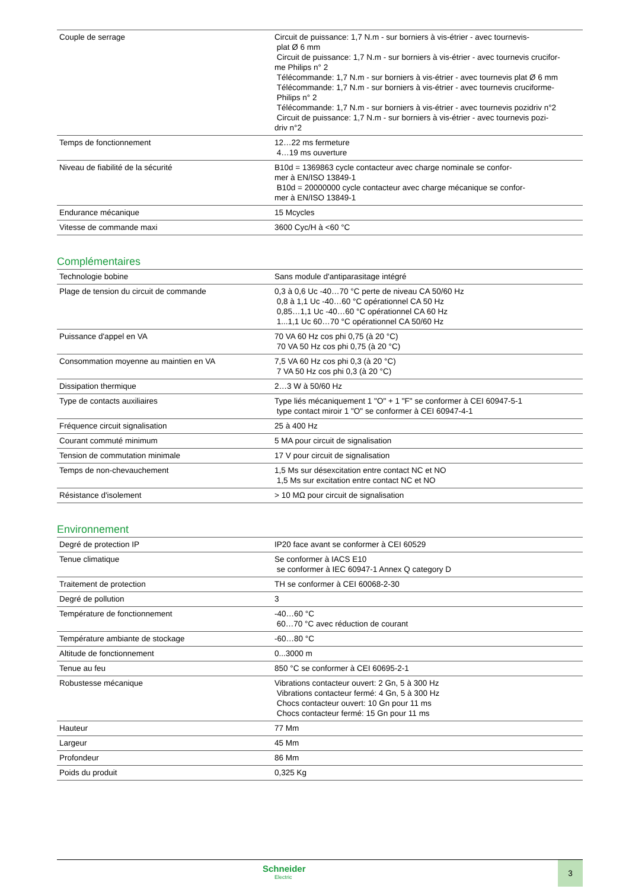| Couple de serrage | Circuit de puissance: 1,7 N.m - sur borniers à vis-étrier - avec tournevis- plat Ø 6 mm Circuit de puissance: 1,7 N.m - sur borniers à vis-étrier - avec tournevis crucifor- me Philips n° 2 Télécommande: 1,7 N.m - sur borniers à vis-étrier - avec tournevis plat Ø 6 mm Télécommande: 1,7 N.m - sur borniers à vis-étrier - avec tournevis cruciforme- Philips n° 2 Télécommande: 1,7 N.m - sur borniers à vis-étrier - avec tournevis pozidriv n°2 Circuit de puissance: 1,7 N.m - sur borniers à vis-étrier - avec tournevis pozi- driv n°2 |
| Temps de fonctionnement | 12…22 ms fermeture 4…19 ms ouverture |
| Niveau de fiabilité de la sécurité | B10d = 1369863 cycle contacteur avec charge nominale se confor- mer à EN/ISO 13849-1 B10d = 20000000 cycle contacteur avec charge mécanique se confor- mer à EN/ISO 13849-1 |
| Endurance mécanique | 15 Mcycles |
| Vitesse de commande maxi | 3600 Cyc/H à <60 °C |
Complémentaires
| Technologie bobine | Sans module d'antiparasitage intégré |
| Plage de tension du circuit de commande | 0,3 à 0,6 Uc -40…70 °C perte de niveau CA 50/60 Hz 0,8 à 1,1 Uc -40…60 °C opérationnel CA 50 Hz 0,85…1,1 Uc -40…60 °C opérationnel CA 60 Hz 1...1,1 Uc 60…70 °C opérationnel CA 50/60 Hz |
| Puissance d'appel en VA | 70 VA 60 Hz cos phi 0,75 (à 20 °C) 70 VA 50 Hz cos phi 0,75 (à 20 °C) |
| Consommation moyenne au maintien en VA | 7,5 VA 60 Hz cos phi 0,3 (à 20 °C) 7 VA 50 Hz cos phi 0,3 (à 20 °C) |
| Dissipation thermique | 2…3 W à 50/60 Hz |
| Type de contacts auxiliaires | Type liés mécaniquement 1 "O" + 1 "F" se conformer à CEI 60947-5-1 type contact miroir 1 "O" se conformer à CEI 60947-4-1 |
| Fréquence circuit signalisation | 25 à 400 Hz |
| Courant commuté minimum | 5 MA pour circuit de signalisation |
| Tension de commutation minimale | 17 V pour circuit de signalisation |
| Temps de non-chevauchement | 1,5 Ms sur désexcitation entre contact NC et NO 1,5 Ms sur excitation entre contact NC et NO |
| Résistance d'isolement | > 10 MΩ pour circuit de signalisation |
Environnement
| Degré de protection IP | IP20 face avant se conformer à CEI 60529 |
| Tenue climatique | Se conformer à IACS E10 se conformer à IEC 60947-1 Annex Q category D |
| Traitement de protection | TH se conformer à CEI 60068-2-30 |
| Degré de pollution | 3 |
| Température de fonctionnement | -40…60 °C 60…70 °C avec réduction de courant |
| Température ambiante de stockage | -60…80 °C |
| Altitude de fonctionnement | 0...3000 m |
| Tenue au feu | 850 °C se conformer à CEI 60695-2-1 |
| Robustesse mécanique | Vibrations contacteur ouvert: 2 Gn, 5 à 300 Hz Vibrations contacteur fermé: 4 Gn, 5 à 300 Hz Chocs contacteur ouvert: 10 Gn pour 11 ms Chocs contacteur fermé: 15 Gn pour 11 ms |
| Hauteur | 77 Mm |
| Largeur | 45 Mm |
| Profondeur | 86 Mm |
| Poids du produit | 0,325 Kg |
Schneider
Electric
3